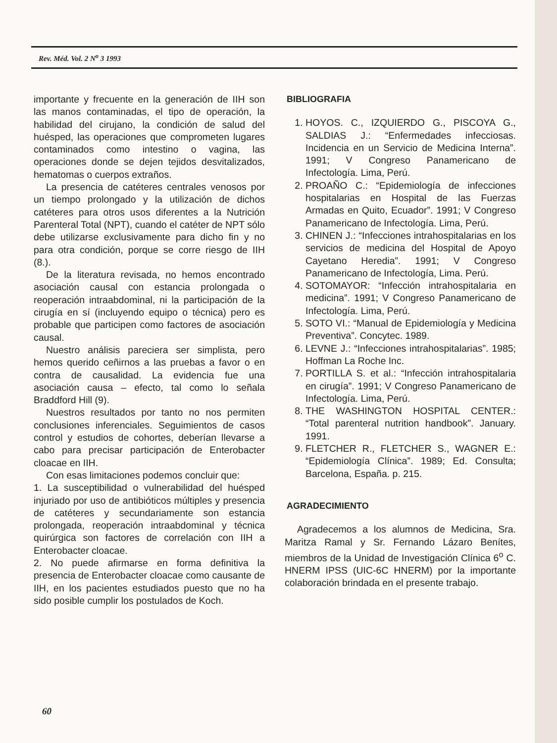Rev. Méd. Vol. 2 N<sup>o</sup> 3 1993
importante y frecuente en la generación de IIH son las manos contaminadas, el tipo de operación, la habilidad del cirujano, la condición de salud del huésped, las operaciones que comprometen lugares contaminados como intestino o vagina, las operaciones donde se dejen tejidos desvitalizados, hematomas o cuerpos extraños.
La presencia de catéteres centrales venosos por un tiempo prolongado y la utilización de dichos catéteres para otros usos diferentes a la Nutrición Parenteral Total (NPT), cuando el catéter de NPT sólo debe utilizarse exclusivamente para dicho fin y no para otra condición, porque se corre riesgo de IIH (8.).
De la literatura revisada, no hemos encontrado asociación causal con estancia prolongada o reoperación intraabdominal, ni la participación de la cirugía en sí (incluyendo equipo o técnica) pero es probable que participen como factores de asociación causal.
Nuestro análisis pareciera ser simplista, pero hemos querido ceñirnos a las pruebas a favor o en contra de causalidad. La evidencia fue una asociación causa – efecto, tal como lo señala Braddford Hill (9).
Nuestros resultados por tanto no nos permiten conclusiones inferenciales. Seguimientos de casos control y estudios de cohortes, deberían llevarse a cabo para precisar participación de Enterobacter cloacae en IIH.
Con esas limitaciones podemos concluir que:
1. La susceptibilidad o vulnerabilidad del huésped injuriado por uso de antibióticos múltiples y presencia de catéteres y secundariamente son estancia prolongada, reoperación intraabdominal y técnica quirúrgica son factores de correlación con IIH a Enterobacter cloacae.
2. No puede afirmarse en forma definitiva la presencia de Enterobacter cloacae como causante de IIH, en los pacientes estudiados puesto que no ha sido posible cumplir los postulados de Koch.
BIBLIOGRAFIA
1. HOYOS. C., IZQUIERDO G., PISCOYA G., SALDIAS J.: “Enfermedades infecciosas. Incidencia en un Servicio de Medicina Interna”. 1991; V Congreso Panamericano de Infectología. Lima, Perú.
2. PROAÑO C.: “Epidemiología de infecciones hospitalarias en Hospital de las Fuerzas Armadas en Quito, Ecuador”. 1991; V Congreso Panamericano de Infectología. Lima, Perú.
3. CHINEN J.: “Infecciones intrahospitalarias en los servicios de medicina del Hospital de Apoyo Cayetano Heredia”. 1991; V Congreso Panamericano de Infectología, Lima. Perú.
4. SOTOMAYOR: “Infección intrahospitalaria en medicina”. 1991; V Congreso Panamericano de Infectología. Lima, Perú.
5. SOTO VI.: “Manual de Epidemiología y Medicina Preventiva”. Concytec. 1989.
6. LEVNE J.: “Infecciones intrahospitalarias”. 1985; Hoffman La Roche Inc.
7. PORTILLA S. et al.: “Infección intrahospitalaria en cirugía”. 1991; V Congreso Panamericano de Infectología. Lima, Perú.
8. THE WASHINGTON HOSPITAL CENTER.: “Total parenteral nutrition handbook”. January. 1991.
9. FLETCHER R., FLETCHER S., WAGNER E.: “Epidemiología Clínica”. 1989; Ed. Consulta; Barcelona, España. p. 215.
AGRADECIMIENTO
Agradecemos a los alumnos de Medicina, Sra. Maritza Ramal y Sr. Fernando Lázaro Benítes, miembros de la Unidad de Investigación Clínica 6<sup>o</sup> C. HNERM IPSS (UIC-6C HNERM) por la importante colaboración brindada en el presente trabajo.
60